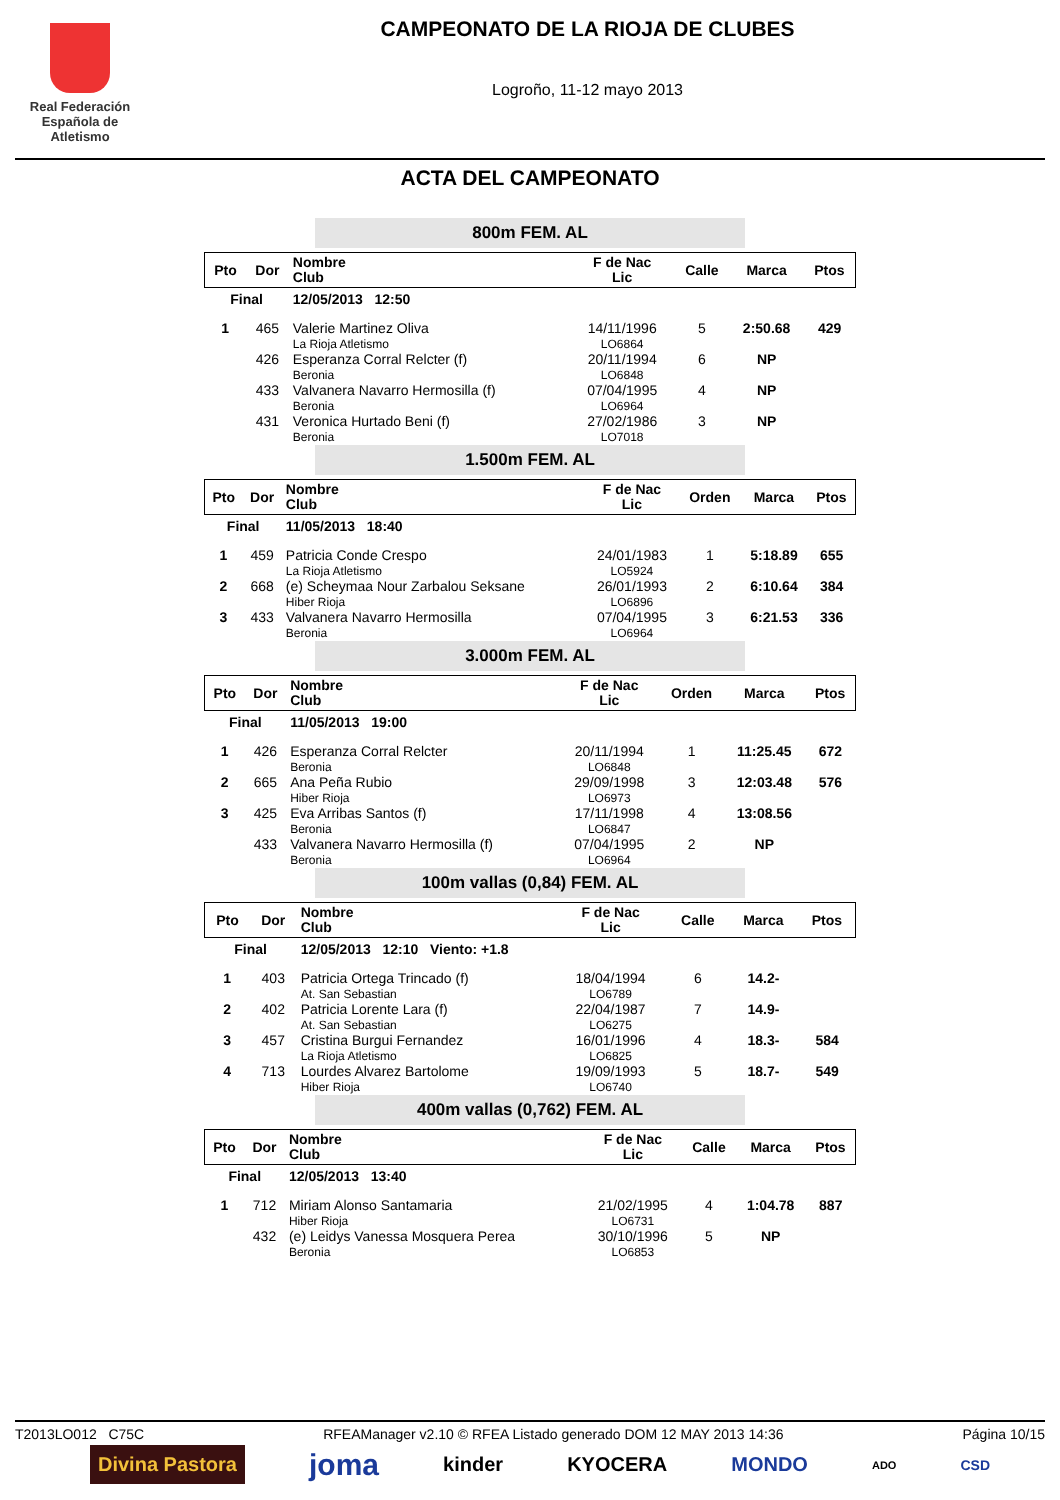Real Federación
Española de Atletismo
CAMPEONATO DE LA RIOJA DE CLUBES
Logroño, 11-12 mayo 2013
ACTA DEL CAMPEONATO
800m FEM. AL
| Pto | Dor | Nombre Club | F de Nac Lic | Calle | Marca | Ptos |
| --- | --- | --- | --- | --- | --- | --- |
| Final | | 12/05/2013 12:50 | | | | |
| 1 | 465 | Valerie Martinez Oliva La Rioja Atletismo | 14/11/1996 LO6864 | 5 | 2:50.68 | 429 |
| | 426 | Esperanza Corral Relcter (f) Beronia | 20/11/1994 LO6848 | 6 | NP | |
| | 433 | Valvanera Navarro Hermosilla (f) Beronia | 07/04/1995 LO6964 | 4 | NP | |
| | 431 | Veronica Hurtado Beni (f) Beronia | 27/02/1986 LO7018 | 3 | NP | |
1.500m FEM. AL
| Pto | Dor | Nombre Club | F de Nac Lic | Orden | Marca | Ptos |
| --- | --- | --- | --- | --- | --- | --- |
| Final | | 11/05/2013 18:40 | | | | |
| 1 | 459 | Patricia Conde Crespo La Rioja Atletismo | 24/01/1983 LO5924 | 1 | 5:18.89 | 655 |
| 2 | 668 | (e) Scheymaa Nour Zarbalou Seksane Hiber Rioja | 26/01/1993 LO6896 | 2 | 6:10.64 | 384 |
| 3 | 433 | Valvanera Navarro Hermosilla Beronia | 07/04/1995 LO6964 | 3 | 6:21.53 | 336 |
3.000m FEM. AL
| Pto | Dor | Nombre Club | F de Nac Lic | Orden | Marca | Ptos |
| --- | --- | --- | --- | --- | --- | --- |
| Final | | 11/05/2013 19:00 | | | | |
| 1 | 426 | Esperanza Corral Relcter Beronia | 20/11/1994 LO6848 | 1 | 11:25.45 | 672 |
| 2 | 665 | Ana Peña Rubio Hiber Rioja | 29/09/1998 LO6973 | 3 | 12:03.48 | 576 |
| 3 | 425 | Eva Arribas Santos (f) Beronia | 17/11/1998 LO6847 | 4 | 13:08.56 | |
| | 433 | Valvanera Navarro Hermosilla (f) Beronia | 07/04/1995 LO6964 | 2 | NP | |
100m vallas (0,84) FEM. AL
| Pto | Dor | Nombre Club | F de Nac Lic | Calle | Marca | Ptos |
| --- | --- | --- | --- | --- | --- | --- |
| Final | | 12/05/2013 12:10 Viento: +1.8 | | | | |
| 1 | 403 | Patricia Ortega Trincado (f) At. San Sebastian | 18/04/1994 LO6789 | 6 | 14.2- | |
| 2 | 402 | Patricia Lorente Lara (f) At. San Sebastian | 22/04/1987 LO6275 | 7 | 14.9- | |
| 3 | 457 | Cristina Burgui Fernandez La Rioja Atletismo | 16/01/1996 LO6825 | 4 | 18.3- | 584 |
| 4 | 713 | Lourdes Alvarez Bartolome Hiber Rioja | 19/09/1993 LO6740 | 5 | 18.7- | 549 |
400m vallas (0,762) FEM. AL
| Pto | Dor | Nombre Club | F de Nac Lic | Calle | Marca | Ptos |
| --- | --- | --- | --- | --- | --- | --- |
| Final | | 12/05/2013 13:40 | | | | |
| 1 | 712 | Miriam Alonso Santamaria Hiber Rioja | 21/02/1995 LO6731 | 4 | 1:04.78 | 887 |
| | 432 | (e) Leidys Vanessa Mosquera Perea Beronia | 30/10/1996 LO6853 | 5 | NP | |
T2013LO012 C75C RFEAManager v2.10 © RFEA Listado generado DOM 12 MAY 2013 14:36 Página 10/15
Divina Pastora joma kinder KYOCERA MONDO ADO CSD